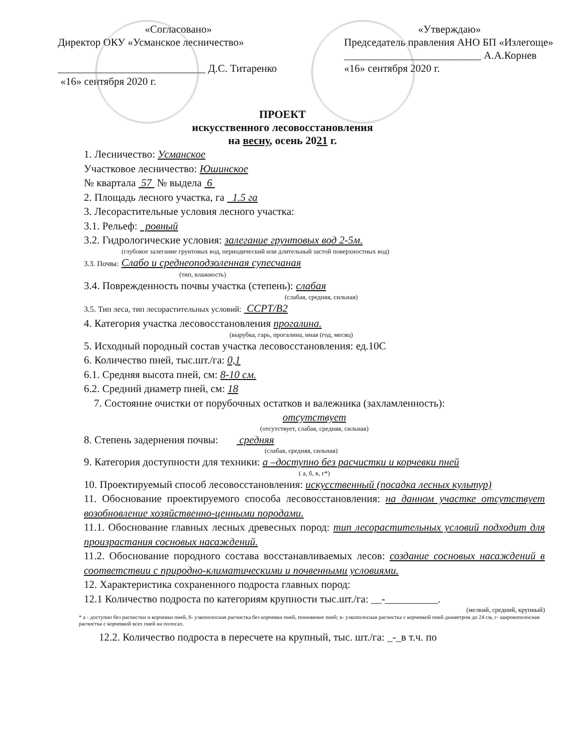«Согласовано»
Директор ОКУ «Усманское лесничество»
____________________________ Д.С. Титаренко
«16» сентября 2020 г.
«Утверждаю»
Председатель правления АНО БП «Излегоще»
__________________________ А.А.Корнев
«16» сентября 2020 г.
ПРОЕКТ
искусственного лесовосстановления
на весну, осень 2021 г.
1. Лесничество: Усманское
Участковое лесничество: Юшинское
№ квартала 57 № выдела 6
2. Площадь лесного участка, га 1.5 га
3. Лесорастительные условия лесного участка:
3.1. Рельеф: ровный
3.2. Гидрологические условия: залегание грунтовых вод 2-5м.
(глубокое залегание грунтовых вод, периодический или длительный застой поверхностных вод)
3.3. Почва: Слабо и среднеоподзоленная супесчаная
(тип, влажность)
3.4. Поврежденность почвы участка (степень): слабая
(слабая, средняя, сильная)
3.5. Тип леса, тип лесорастительных условий: ССРТ/В2
4. Категория участка лесовосстановления прогалина.
(вырубка, гарь, прогалина, иная (год, месяц)
5. Исходный породный состав участка лесовосстановления: ед.10С
6. Количество пней, тыс.шт./га: 0,1
6.1. Средняя высота пней, см: 8-10 см.
6.2. Средний диаметр пней, см: 18
7. Состояние очистки от порубочных остатков и валежника (захламленность):
отсутствует
(отсутствует, слабая, средняя, сильная)
8. Степень задернения почвы: средняя
(слабая, средняя, сильная)
9. Категория доступности для техники: а –доступно без расчистки и корчевки пней
( а, б, в, г*)
10. Проектируемый способ лесовосстановления: искусственный (посадка лесных культур)
11. Обоснование проектируемого способа лесовосстановления: на данном участке отсутствует возобновление хозяйственно-ценными породами.
11.1. Обоснование главных лесных древесных пород: тип лесорастительных условий подходит для произрастания сосновых насаждений.
11.2. Обоснование породного состава восстанавливаемых лесов: создание сосновых насаждений в соответствии с природно-климатическими и почвенными условиями.
12. Характеристика сохраненного подроста главных пород:
12.1 Количество подроста по категориям крупности тыс.шт./га: __-__________.
(мелкий, средний, крупный)
* а - доступно без расчистки и корчевки пней, б- узкополосная расчистка без корчевки пней, понижение пней; в- узкополосная расчистка с корчевкой пней диаметром до 24 см, г- широкополосная расчистка с корчевкой всех пней на полосах.
12.2. Количество подроста в пересчете на крупный, тыс. шт./га: _-_в т.ч. по